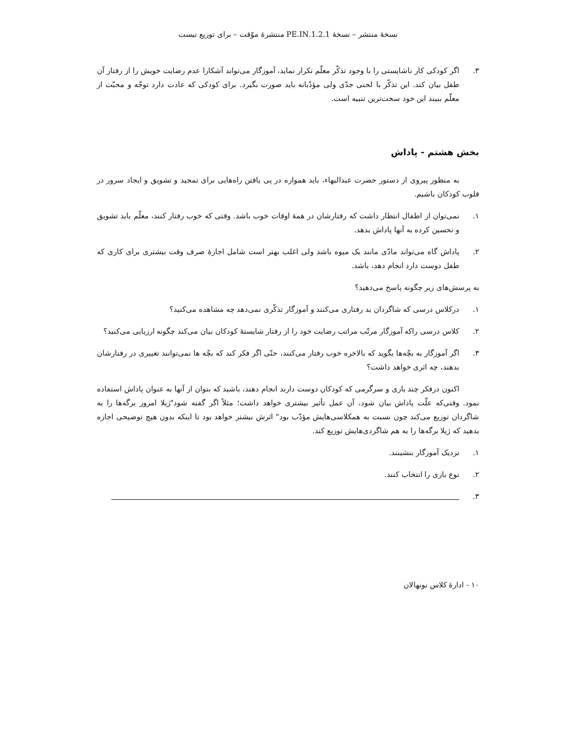نسخهٔ منتشر – نسخهٔ 1.2.1.PE.IN منتشرهٔ موّقت – برای توزیع نیست
۳. اگر کودکی کار ناشایستی را با وجود تذکّر معلّم تکرار نماید، آموزگار می‌تواند آشکارا عدم رضایت خویش را از رفتار آن طفل بیان کند. این تذکّر با لحنی جدّی ولی مؤدّبانه باید صورت بگیرد. برای کودکی که عادت دارد توجّه و محبّت از معلّم ببیند این خود سخت‌ترین تنبیه است.
بخش هشتم - پاداش
به منظور پیروی از دستور حضرت عبدالبهاء، باید همواره در پی یافتن راه‌هایی برای تمجید و تشویق و ایجاد سرور در قلوب کودکان باشیم.
۱. نمی‌توان از اطفال انتظار داشت که رفتارشان در همهٔ اوقات خوب باشد. وقتی که خوب رفتار کنند، معلّم باید تشویق و تحسین کرده به آنها پاداش بدهد.
۲. پاداش گاه می‌تواند مادّی مانند یک میوه باشد ولی اغلب بهتر است شامل اجازهٔ صرف وقت بیشتری برای کاری که طفل دوست دارد انجام دهد، باشد.
به پرسش‌های زیر چگونه پاسخ می‌دهید؟
۱. درکلاس درسی که شاگردان بد رفتاری می‌کنند و آموزگار تذکّری نمی‌دهد چه مشاهده می‌کنید؟
۲. کلاس درسی راکه آموزگار مرتّب مراتب رضایت خود را از رفتار شایستهٔ کودکان بیان می‌کند چگونه ارزیابی می‌کنید؟
۳. اگر آموزگار به بچّه‌ها بگوید که بالاخره خوب رفتار می‌کنند، حتّی اگر فکر کند که بچّه ها نمی‌توانند تغییری در رفتارشان بدهند، چه اثری خواهد داشت؟
اکنون درفکر چند بازی و سرگرمی که کودکان دوست دارند انجام دهند، باشید که بتوان از آنها به عنوان پاداش استفاده نمود. وقتی‌که علّت پاداش بیان شود، آن عمل تأثیر بیشتری خواهد داشت؛ مثلاً اگر گفته شود"ژیلا امروز برگه‌ها را به شاگردان توزیع می‌کند چون نسبت به همکلاسی‌هایش مؤدّب بود" اثرش بیشتر خواهد بود تا اینکه بدون هیچ توضیحی اجازه بدهید که ژیلا برگه‌ها را به هم شاگردی‌هایش توزیع کند.
۱. نزدیک آموزگار بنشینند.
۲. نوع بازی را انتخاب کنند.
۳.
۱۰ - ادارهٔ کلاس نونهالان